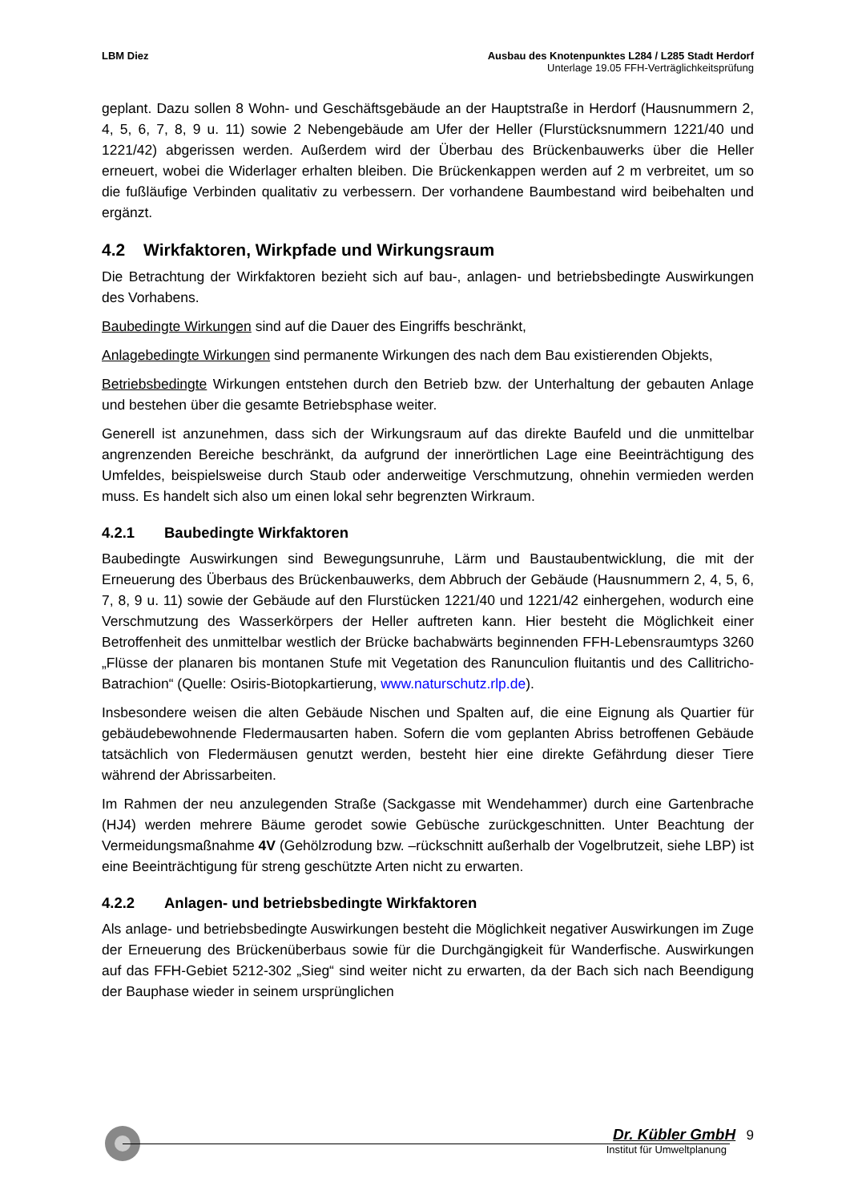LBM Diez Ausbau des Knotenpunktes L284 / L285 Stadt Herdorf
Unterlage 19.05 FFH-Verträglichkeitsprüfung
geplant. Dazu sollen 8 Wohn- und Geschäftsgebäude an der Hauptstraße in Herdorf (Hausnummern 2, 4, 5, 6, 7, 8, 9 u. 11) sowie 2 Nebengebäude am Ufer der Heller (Flurstücksnummern 1221/40 und 1221/42) abgerissen werden. Außerdem wird der Überbau des Brückenbauwerks über die Heller erneuert, wobei die Widerlager erhalten bleiben. Die Brückenkappen werden auf 2 m verbreitet, um so die fußläufige Verbinden qualitativ zu verbessern. Der vorhandene Baumbestand wird beibehalten und ergänzt.
4.2 Wirkfaktoren, Wirkpfade und Wirkungsraum
Die Betrachtung der Wirkfaktoren bezieht sich auf bau-, anlagen- und betriebsbedingte Auswirkungen des Vorhabens.
Baubedingte Wirkungen sind auf die Dauer des Eingriffs beschränkt,
Anlagebedingte Wirkungen sind permanente Wirkungen des nach dem Bau existierenden Objekts,
Betriebsbedingte Wirkungen entstehen durch den Betrieb bzw. der Unterhaltung der gebauten Anlage und bestehen über die gesamte Betriebsphase weiter.
Generell ist anzunehmen, dass sich der Wirkungsraum auf das direkte Baufeld und die unmittelbar angrenzenden Bereiche beschränkt, da aufgrund der innerörtlichen Lage eine Beeinträchtigung des Umfeldes, beispielsweise durch Staub oder anderweitige Verschmutzung, ohnehin vermieden werden muss. Es handelt sich also um einen lokal sehr begrenzten Wirkraum.
4.2.1 Baubedingte Wirkfaktoren
Baubedingte Auswirkungen sind Bewegungsunruhe, Lärm und Baustaubentwicklung, die mit der Erneuerung des Überbaus des Brückenbauwerks, dem Abbruch der Gebäude (Hausnummern 2, 4, 5, 6, 7, 8, 9 u. 11) sowie der Gebäude auf den Flurstücken 1221/40 und 1221/42 einhergehen, wodurch eine Verschmutzung des Wasserkörpers der Heller auftreten kann. Hier besteht die Möglichkeit einer Betroffenheit des unmittelbar westlich der Brücke bachabwärts beginnenden FFH-Lebensraumtyps 3260 „Flüsse der planaren bis montanen Stufe mit Vegetation des Ranunculion fluitantis und des Callitricho-Batrachion“ (Quelle: Osiris-Biotopkartierung, www.naturschutz.rlp.de).
Insbesondere weisen die alten Gebäude Nischen und Spalten auf, die eine Eignung als Quartier für gebäudebewohnende Fledermausarten haben. Sofern die vom geplanten Abriss betroffenen Gebäude tatsächlich von Fledermäusen genutzt werden, besteht hier eine direkte Gefährdung dieser Tiere während der Abrissarbeiten.
Im Rahmen der neu anzulegenden Straße (Sackgasse mit Wendehammer) durch eine Gartenbrache (HJ4) werden mehrere Bäume gerodet sowie Gebüsche zurückgeschnitten. Unter Beachtung der Vermeidungsmaßnahme 4V (Gehölzrodung bzw. –rückschnitt außerhalb der Vogelbrutzeit, siehe LBP) ist eine Beeinträchtigung für streng geschützte Arten nicht zu erwarten.
4.2.2 Anlagen- und betriebsbedingte Wirkfaktoren
Als anlage- und betriebsbedingte Auswirkungen besteht die Möglichkeit negativer Auswirkungen im Zuge der Erneuerung des Brückenüberbaus sowie für die Durchgängigkeit für Wanderfische. Auswirkungen auf das FFH-Gebiet 5212-302 „Sieg“ sind weiter nicht zu erwarten, da der Bach sich nach Beendigung der Bauphase wieder in seinem ursprünglichen
Dr. Kübler GmbH 9
Institut für Umweltplanung